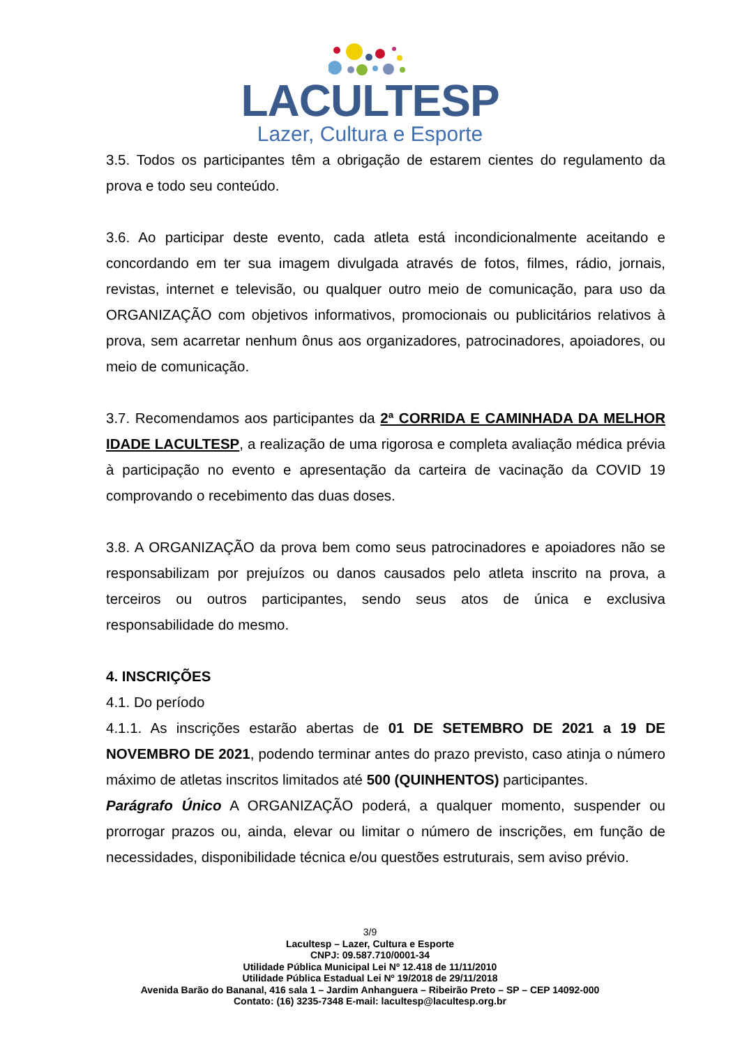LACULTESP
Lazer, Cultura e Esporte
3.5. Todos os participantes têm a obrigação de estarem cientes do regulamento da prova e todo seu conteúdo.
3.6. Ao participar deste evento, cada atleta está incondicionalmente aceitando e concordando em ter sua imagem divulgada através de fotos, filmes, rádio, jornais, revistas, internet e televisão, ou qualquer outro meio de comunicação, para uso da ORGANIZAÇÃO com objetivos informativos, promocionais ou publicitários relativos à prova, sem acarretar nenhum ônus aos organizadores, patrocinadores, apoiadores, ou meio de comunicação.
3.7. Recomendamos aos participantes da 2ª CORRIDA E CAMINHADA DA MELHOR IDADE LACULTESP, a realização de uma rigorosa e completa avaliação médica prévia à participação no evento e apresentação da carteira de vacinação da COVID 19 comprovando o recebimento das duas doses.
3.8. A ORGANIZAÇÃO da prova bem como seus patrocinadores e apoiadores não se responsabilizam por prejuízos ou danos causados pelo atleta inscrito na prova, a terceiros ou outros participantes, sendo seus atos de única e exclusiva responsabilidade do mesmo.
4. INSCRIÇÕES
4.1. Do período
4.1.1. As inscrições estarão abertas de 01 DE SETEMBRO DE 2021 a 19 DE NOVEMBRO DE 2021, podendo terminar antes do prazo previsto, caso atinja o número máximo de atletas inscritos limitados até 500 (QUINHENTOS) participantes.
Parágrafo Único A ORGANIZAÇÃO poderá, a qualquer momento, suspender ou prorrogar prazos ou, ainda, elevar ou limitar o número de inscrições, em função de necessidades, disponibilidade técnica e/ou questões estruturais, sem aviso prévio.
3/9
Lacultesp – Lazer, Cultura e Esporte
CNPJ: 09.587.710/0001-34
Utilidade Pública Municipal Lei Nº 12.418 de 11/11/2010
Utilidade Pública Estadual Lei Nº 19/2018 de 29/11/2018
Avenida Barão do Bananal, 416 sala 1 – Jardim Anhanguera – Ribeirão Preto – SP – CEP 14092-000
Contato: (16) 3235-7348 E-mail: lacultesp@lacultesp.org.br